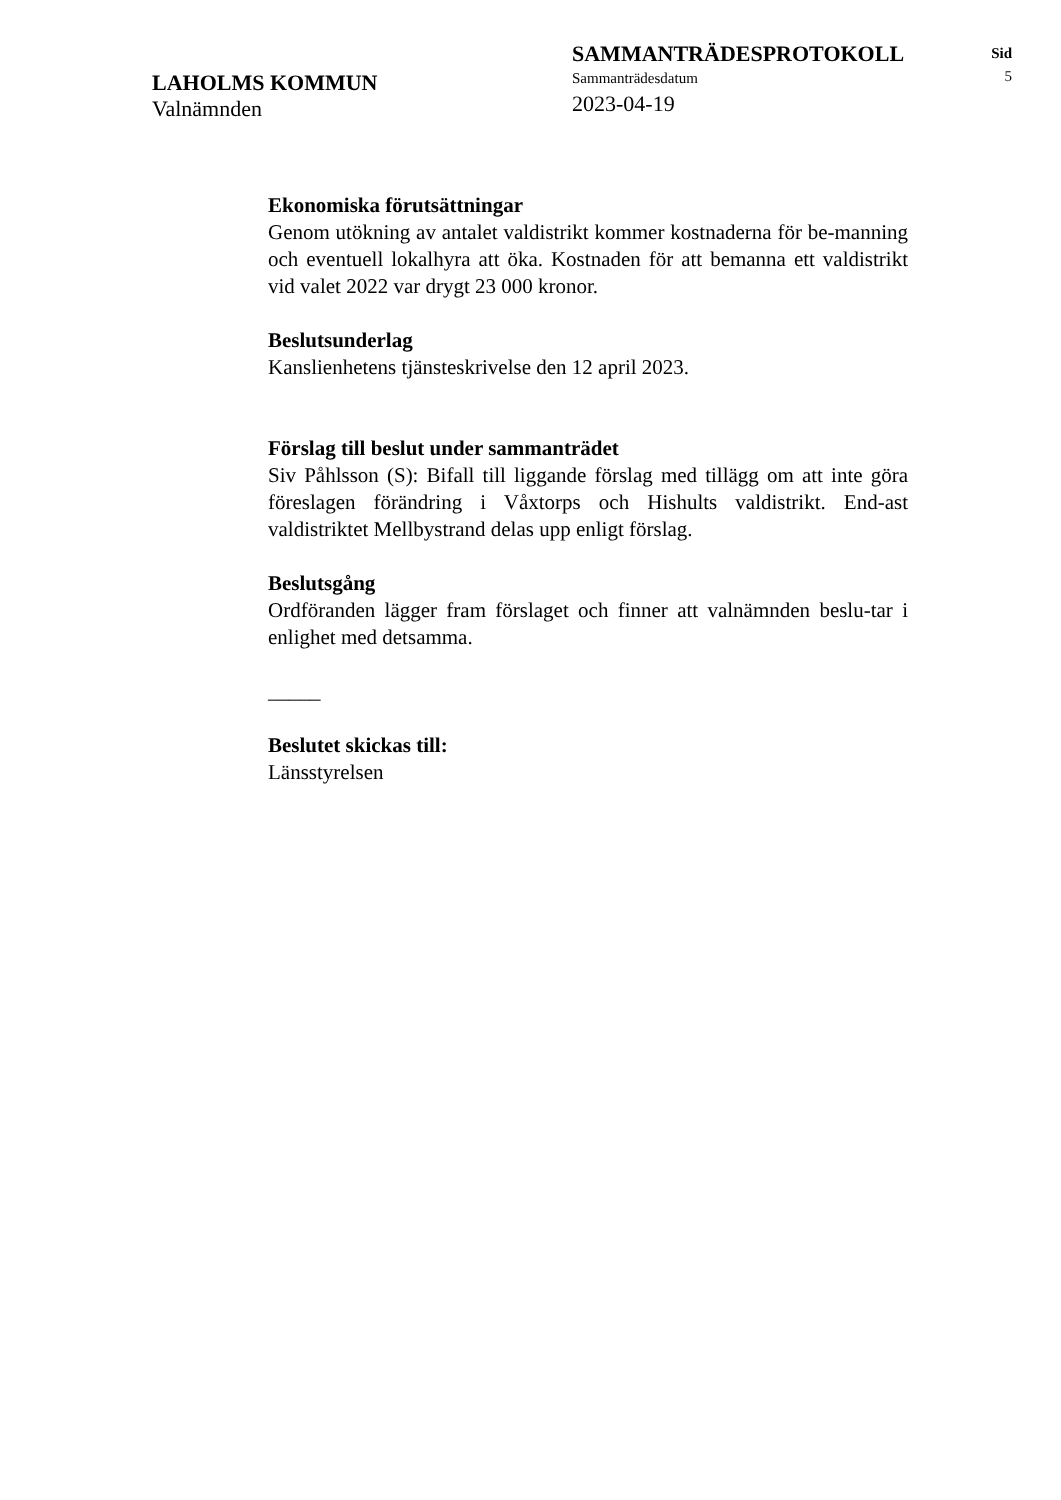LAHOLMS KOMMUN
Valnämnden
SAMMANTRÄDESPROTOKOLL
Sammanträdesdatum
2023-04-19
Sid
5
Ekonomiska förutsättningar
Genom utökning av antalet valdistrikt kommer kostnaderna för be-manning och eventuell lokalhyra att öka. Kostnaden för att bemanna ett valdistrikt vid valet 2022 var drygt 23 000 kronor.
Beslutsunderlag
Kanslienhetens tjänsteskrivelse den 12 april 2023.
Förslag till beslut under sammanträdet
Siv Påhlsson (S): Bifall till liggande förslag med tillägg om att inte göra föreslagen förändring i Våxtorps och Hishults valdistrikt. End-ast valdistriktet Mellbystrand delas upp enligt förslag.
Beslutsgång
Ordföranden lägger fram förslaget och finner att valnämnden beslu-tar i enlighet med detsamma.
_____
Beslutet skickas till:
Länsstyrelsen